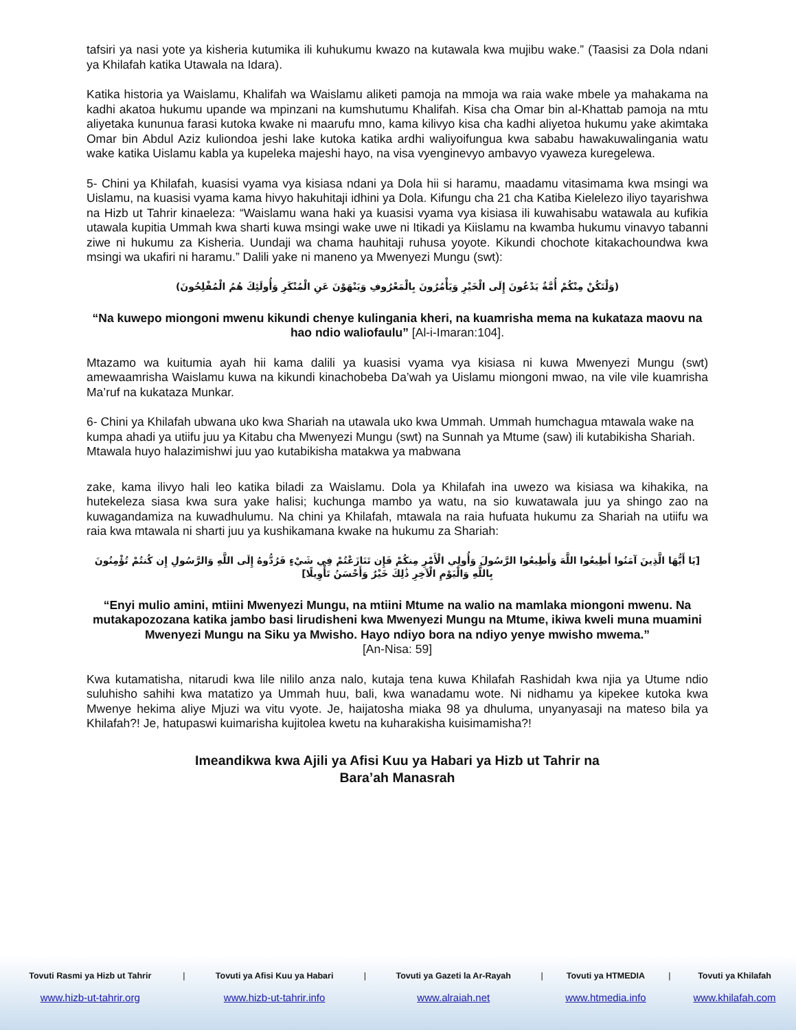tafsiri ya nasi yote ya kisheria kutumika ili kuhukumu kwazo na kutawala kwa mujibu wake.” (Taasisi za Dola ndani ya Khilafah katika Utawala na Idara).
Katika historia ya Waislamu, Khalifah wa Waislamu aliketi pamoja na mmoja wa raia wake mbele ya mahakama na kadhi akatoa hukumu upande wa mpinzani na kumshutumu Khalifah. Kisa cha Omar bin al-Khattab pamoja na mtu aliyetaka kununua farasi kutoka kwake ni maarufu mno, kama kilivyo kisa cha kadhi aliyetoa hukumu yake akimtaka Omar bin Abdul Aziz kuliondoa jeshi lake kutoka katika ardhi waliyoifungua kwa sababu hawakuwalingania watu wake katika Uislamu kabla ya kupeleka majeshi hayo, na visa vyenginevyo ambavyo vyaweza kuregelewa.
5- Chini ya Khilafah, kuasisi vyama vya kisiasa ndani ya Dola hii si haramu, maadamu vitasimama kwa msingi wa Uislamu, na kuasisi vyama kama hivyo hakuhitaji idhini ya Dola. Kifungu cha 21 cha Katiba Kielelezo iliyo tayarishwa na Hizb ut Tahrir kinaeleza: “Waislamu wana haki ya kuasisi vyama vya kisiasa ili kuwahisabu watawala au kufikia utawala kupitia Ummah kwa sharti kuwa msingi wake uwe ni Itikadi ya Kiislamu na kwamba hukumu vinavyo tabanni ziwe ni hukumu za Kisheria. Uundaji wa chama hauhitaji ruhusa yoyote. Kikundi chochote kitakachoundwa kwa msingi wa ukafiri ni haramu.” Dalili yake ni maneno ya Mwenyezi Mungu (swt):
(وَلْتَكُنْ مِنْكُمْ أُمَّةٌ يَدْعُونَ إِلَى الْخَيْرِ وَيَأْمُرُونَ بِالْمَعْرُوفِ وَيَنْهَوْنَ عَنِ الْمُنْكَرِ وَأُولَئِكَ هُمُ الْمُفْلِحُونَ)
“Na kuwepo miongoni mwenu kikundi chenye kulingania kheri, na kuamrisha mema na kukataza maovu na hao ndio waliofaulu” [Al-i-Imaran:104].
Mtazamo wa kuitumia ayah hii kama dalili ya kuasisi vyama vya kisiasa ni kuwa Mwenyezi Mungu (swt) amewaamrisha Waislamu kuwa na kikundi kinachobeba Da’wah ya Uislamu miongoni mwao, na vile vile kuamrisha Ma’ruf na kukataza Munkar.
6- Chini ya Khilafah ubwana uko kwa Shariah na utawala uko kwa Ummah. Ummah humchagua mtawala wake na kumpa ahadi ya utiifu juu ya Kitabu cha Mwenyezi Mungu (swt) na Sunnah ya Mtume (saw) ili kutabikisha Shariah. Mtawala huyo halazimishwi juu yao kutabikisha matakwa ya mabwana
zake, kama ilivyo hali leo katika biladi za Waislamu. Dola ya Khilafah ina uwezo wa kisiasa wa kihakika, na hutekeleza siasa kwa sura yake halisi; kuchunga mambo ya watu, na sio kuwatawala juu ya shingo zao na kuwagandamiza na kuwadhulumu. Na chini ya Khilafah, mtawala na raia hufuata hukumu za Shariah na utiifu wa raia kwa mtawala ni sharti juu ya kushikamana kwake na hukumu za Shariah:
[يَا أَيُّهَا الَّذِينَ آمَنُوا أَطِيعُوا اللَّهَ وَأَطِيعُوا الرَّسُولَ وَأُولِي الْأَمْرِ مِنكُمْ فَإِن تَنَازَعْتُمْ فِي شَيْءٍ فَرُدُّوهُ إِلَى اللَّهِ وَالرَّسُولِ إِن كُنتُمْ تُؤْمِنُونَ بِاللَّهِ وَالْيَوْمِ الْآخِرِ ذَٰلِكَ خَيْرٌ وَأَحْسَنُ تَأْوِيلًا]
“Enyi mulio amini, mtiini Mwenyezi Mungu, na mtiini Mtume na walio na mamlaka miongoni mwenu. Na mutakapozozana katika jambo basi lirudisheni kwa Mwenyezi Mungu na Mtume, ikiwa kweli muna muamini Mwenyezi Mungu na Siku ya Mwisho. Hayo ndiyo bora na ndiyo yenye mwisho mwema.”
[An-Nisa: 59]
Kwa kutamatisha, nitarudi kwa lile nililo anza nalo, kutaja tena kuwa Khilafah Rashidah kwa njia ya Utume ndio suluhisho sahihi kwa matatizo ya Ummah huu, bali, kwa wanadamu wote. Ni nidhamu ya kipekee kutoka kwa Mwenye hekima aliye Mjuzi wa vitu vyote. Je, haijatosha miaka 98 ya dhuluma, unyanyasaji na mateso bila ya Khilafah?! Je, hatupaswi kuimarisha kujitolea kwetu na kuharakisha kuisimamisha?!
Imeandikwa kwa Ajili ya Afisi Kuu ya Habari ya Hizb ut Tahrir na
Bara’ah Manasrah
| Tovuti Rasmi ya Hizb ut Tahrir | / | Tovuti ya Afisi Kuu ya Habari | / | Tovuti ya Gazeti la Ar-Rayah | / | Tovuti ya HTMEDIA | / | Tovuti ya Khilafah |
| www.hizb-ut-tahrir.org | | www.hizb-ut-tahrir.info | | www.alraiah.net | | www.htmedia.info | | www.khilafah.com |